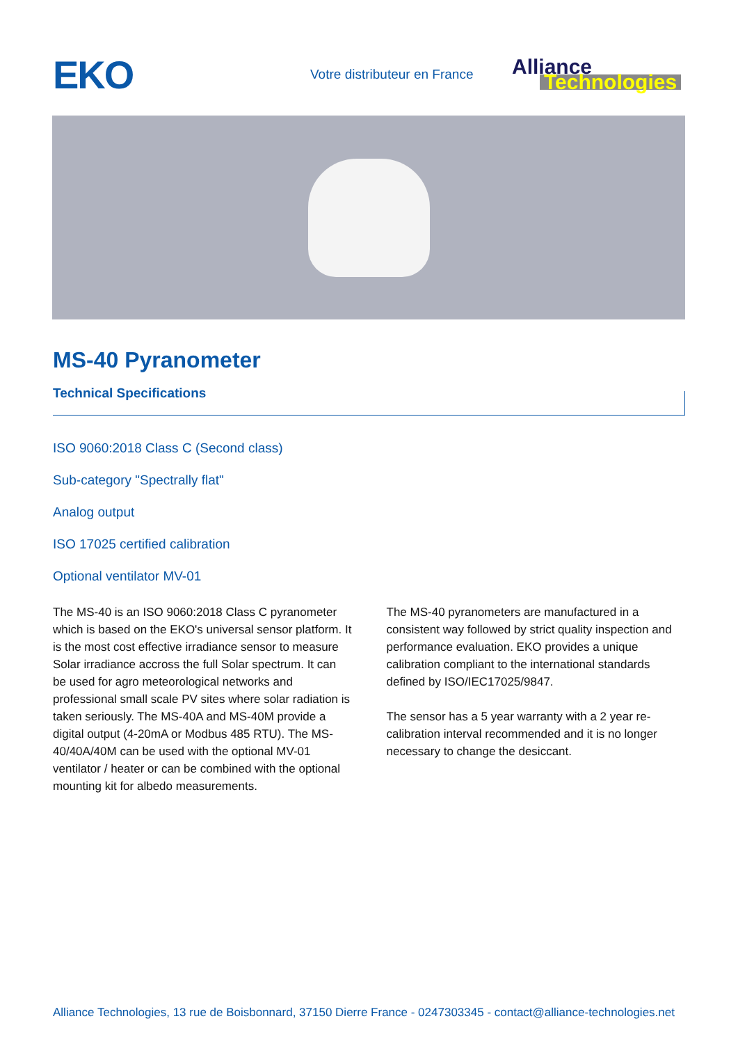EKO
Votre distributeur en France
Alliance
Technologies
MS-40 Pyranometer
Technical Specifications
ISO 9060:2018 Class C (Second class)
Sub-category "Spectrally flat"
Analog output
ISO 17025 certified calibration
Optional ventilator MV-01
The MS-40 is an ISO 9060:2018 Class C pyranometer which is based on the EKO's universal sensor platform. It is the most cost effective irradiance sensor to measure Solar irradiance accross the full Solar spectrum. It can be used for agro meteorological networks and professional small scale PV sites where solar radiation is taken seriously. The MS-40A and MS-40M provide a digital output (4-20mA or Modbus 485 RTU). The MS-40/40A/40M can be used with the optional MV-01 ventilator / heater or can be combined with the optional mounting kit for albedo measurements.
The MS-40 pyranometers are manufactured in a consistent way followed by strict quality inspection and performance evaluation. EKO provides a unique calibration compliant to the international standards defined by ISO/IEC17025/9847.
The sensor has a 5 year warranty with a 2 year re-calibration interval recommended and it is no longer necessary to change the desiccant.
Alliance Technologies, 13 rue de Boisbonnard, 37150 Dierre France - 0247303345 - contact@alliance-technologies.net